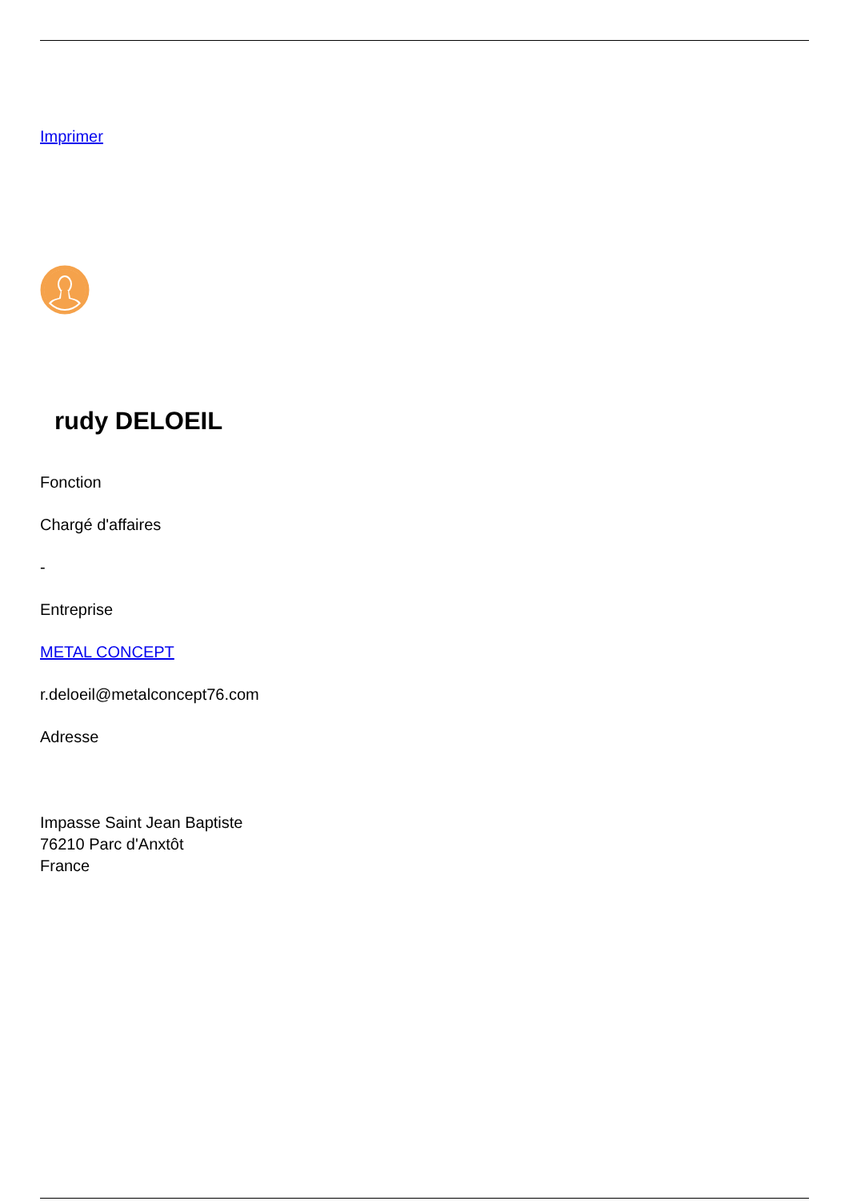Imprimer
rudy DELOEIL
Fonction
Chargé d'affaires
-
Entreprise
METAL CONCEPT
r.deloeil@metalconcept76.com
Adresse
Impasse Saint Jean Baptiste
76210 Parc d'Anxtôt
France